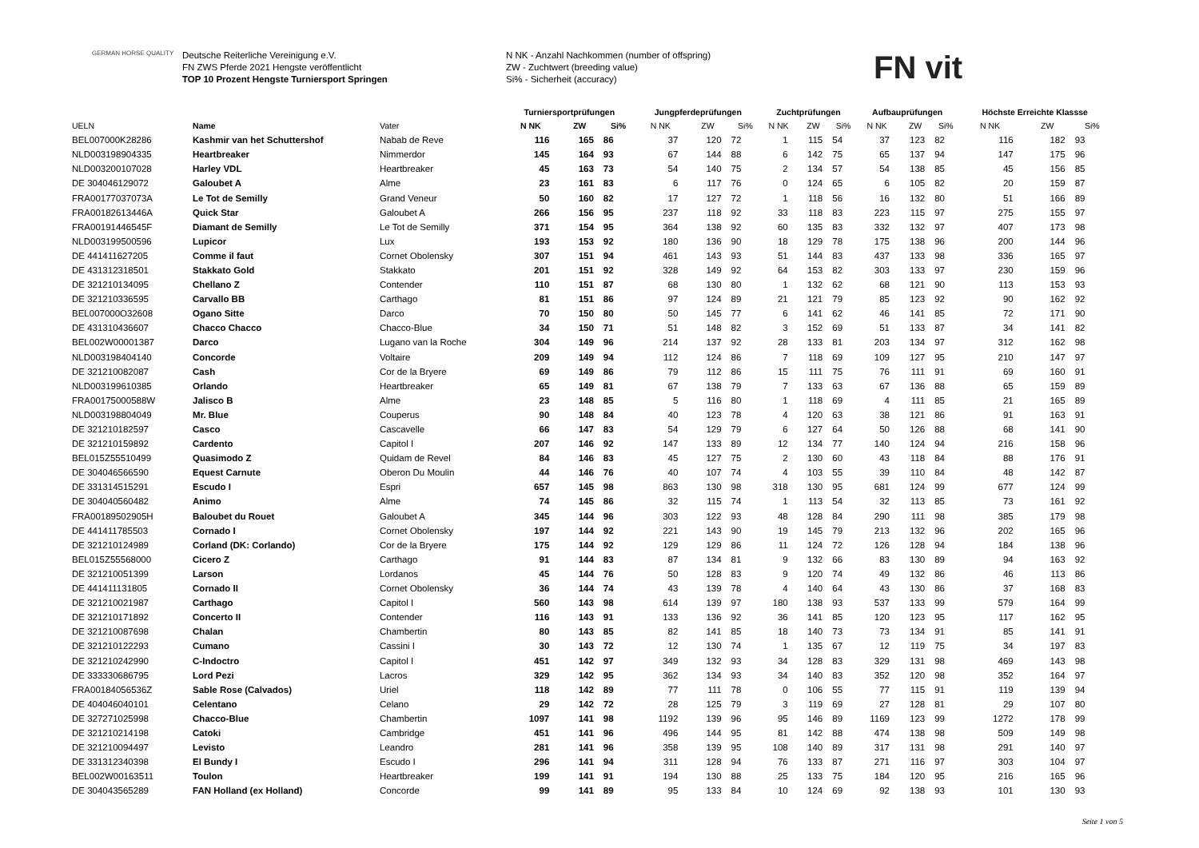GERMAN HORSE QUALITY
Deutsche Reiterliche Vereinigung e.V.
FN ZWS Pferde 2021 Hengste veröffentlicht
TOP 10 Prozent Hengste Turniersport Springen
N NK - Anzahl Nachkommen (number of offspring)
ZW - Zuchtwert (breeding value)
Si% - Sicherheit (accuracy)
FN vit
| | | | Turniersportprüfungen | | | Jungpferdeprüfungen | | | Zuchtprüfungen | | | Aufbauprüfungen | | | Höchste Erreichte Klassse | | |
| --- | --- | --- | --- | --- | --- | --- | --- | --- | --- | --- | --- | --- | --- | --- | --- | --- | --- |
| UELN | Name | Vater | N NK | ZW | Si% | N NK | ZW | Si% | N NK | ZW | Si% | N NK | ZW | Si% | N NK | ZW | Si% |
| BEL007000K28286 | Kashmir van het Schuttershof | Nabab de Reve | 116 | 165 | 86 | 37 | 120 | 72 | 1 | 115 | 54 | 37 | 123 | 82 | 116 | 182 | 93 |
| NLD003198904335 | Heartbreaker | Nimmerdor | 145 | 164 | 93 | 67 | 144 | 88 | 6 | 142 | 75 | 65 | 137 | 94 | 147 | 175 | 96 |
| NLD003200107028 | Harley VDL | Heartbreaker | 45 | 163 | 73 | 54 | 140 | 75 | 2 | 134 | 57 | 54 | 138 | 85 | 45 | 156 | 85 |
| DE 304046129072 | Galoubet A | Alme | 23 | 161 | 83 | 6 | 117 | 76 | 0 | 124 | 65 | 6 | 105 | 82 | 20 | 159 | 87 |
| FRA00177037073A | Le Tot de Semilly | Grand Veneur | 50 | 160 | 82 | 17 | 127 | 72 | 1 | 118 | 56 | 16 | 132 | 80 | 51 | 166 | 89 |
| FRA00182613446A | Quick Star | Galoubet A | 266 | 156 | 95 | 237 | 118 | 92 | 33 | 118 | 83 | 223 | 115 | 97 | 275 | 155 | 97 |
| FRA00191446545F | Diamant de Semilly | Le Tot de Semilly | 371 | 154 | 95 | 364 | 138 | 92 | 60 | 135 | 83 | 332 | 132 | 97 | 407 | 173 | 98 |
| NLD003199500596 | Lupicor | Lux | 193 | 153 | 92 | 180 | 136 | 90 | 18 | 129 | 78 | 175 | 138 | 96 | 200 | 144 | 96 |
| DE 441411627205 | Comme il faut | Cornet Obolensky | 307 | 151 | 94 | 461 | 143 | 93 | 51 | 144 | 83 | 437 | 133 | 98 | 336 | 165 | 97 |
| DE 431312318501 | Stakkato Gold | Stakkato | 201 | 151 | 92 | 328 | 149 | 92 | 64 | 153 | 82 | 303 | 133 | 97 | 230 | 159 | 96 |
| DE 321210134095 | Chellano Z | Contender | 110 | 151 | 87 | 68 | 130 | 80 | 1 | 132 | 62 | 68 | 121 | 90 | 113 | 153 | 93 |
| DE 321210336595 | Carvallo BB | Carthago | 81 | 151 | 86 | 97 | 124 | 89 | 21 | 121 | 79 | 85 | 123 | 92 | 90 | 162 | 92 |
| BEL007000O32608 | Ogano Sitte | Darco | 70 | 150 | 80 | 50 | 145 | 77 | 6 | 141 | 62 | 46 | 141 | 85 | 72 | 171 | 90 |
| DE 431310436607 | Chacco Chacco | Chacco-Blue | 34 | 150 | 71 | 51 | 148 | 82 | 3 | 152 | 69 | 51 | 133 | 87 | 34 | 141 | 82 |
| BEL002W00001387 | Darco | Lugano van la Roche | 304 | 149 | 96 | 214 | 137 | 92 | 28 | 133 | 81 | 203 | 134 | 97 | 312 | 162 | 98 |
| NLD003198404140 | Concorde | Voltaire | 209 | 149 | 94 | 112 | 124 | 86 | 7 | 118 | 69 | 109 | 127 | 95 | 210 | 147 | 97 |
| DE 321210082087 | Cash | Cor de la Bryere | 69 | 149 | 86 | 79 | 112 | 86 | 15 | 111 | 75 | 76 | 111 | 91 | 69 | 160 | 91 |
| NLD003199610385 | Orlando | Heartbreaker | 65 | 149 | 81 | 67 | 138 | 79 | 7 | 133 | 63 | 67 | 136 | 88 | 65 | 159 | 89 |
| FRA00175000588W | Jalisco B | Alme | 23 | 148 | 85 | 5 | 116 | 80 | 1 | 118 | 69 | 4 | 111 | 85 | 21 | 165 | 89 |
| NLD003198804049 | Mr. Blue | Couperus | 90 | 148 | 84 | 40 | 123 | 78 | 4 | 120 | 63 | 38 | 121 | 86 | 91 | 163 | 91 |
| DE 321210182597 | Casco | Cascavelle | 66 | 147 | 83 | 54 | 129 | 79 | 6 | 127 | 64 | 50 | 126 | 88 | 68 | 141 | 90 |
| DE 321210159892 | Cardento | Capitol I | 207 | 146 | 92 | 147 | 133 | 89 | 12 | 134 | 77 | 140 | 124 | 94 | 216 | 158 | 96 |
| BEL015Z55510499 | Quasimodo Z | Quidam de Revel | 84 | 146 | 83 | 45 | 127 | 75 | 2 | 130 | 60 | 43 | 118 | 84 | 88 | 176 | 91 |
| DE 304046566590 | Equest Carnute | Oberon Du Moulin | 44 | 146 | 76 | 40 | 107 | 74 | 4 | 103 | 55 | 39 | 110 | 84 | 48 | 142 | 87 |
| DE 331314515291 | Escudo I | Espri | 657 | 145 | 98 | 863 | 130 | 98 | 318 | 130 | 95 | 681 | 124 | 99 | 677 | 124 | 99 |
| DE 304040560482 | Animo | Alme | 74 | 145 | 86 | 32 | 115 | 74 | 1 | 113 | 54 | 32 | 113 | 85 | 73 | 161 | 92 |
| FRA00189502905H | Baloubet du Rouet | Galoubet A | 345 | 144 | 96 | 303 | 122 | 93 | 48 | 128 | 84 | 290 | 111 | 98 | 385 | 179 | 98 |
| DE 441411785503 | Cornado I | Cornet Obolensky | 197 | 144 | 92 | 221 | 143 | 90 | 19 | 145 | 79 | 213 | 132 | 96 | 202 | 165 | 96 |
| DE 321210124989 | Corland (DK: Corlando) | Cor de la Bryere | 175 | 144 | 92 | 129 | 129 | 86 | 11 | 124 | 72 | 126 | 128 | 94 | 184 | 138 | 96 |
| BEL015Z55568000 | Cicero Z | Carthago | 91 | 144 | 83 | 87 | 134 | 81 | 9 | 132 | 66 | 83 | 130 | 89 | 94 | 163 | 92 |
| DE 321210051399 | Larson | Lordanos | 45 | 144 | 76 | 50 | 128 | 83 | 9 | 120 | 74 | 49 | 132 | 86 | 46 | 113 | 86 |
| DE 441411131805 | Cornado II | Cornet Obolensky | 36 | 144 | 74 | 43 | 139 | 78 | 4 | 140 | 64 | 43 | 130 | 86 | 37 | 168 | 83 |
| DE 321210021987 | Carthago | Capitol I | 560 | 143 | 98 | 614 | 139 | 97 | 180 | 138 | 93 | 537 | 133 | 99 | 579 | 164 | 99 |
| DE 321210171892 | Concerto II | Contender | 116 | 143 | 91 | 133 | 136 | 92 | 36 | 141 | 85 | 120 | 123 | 95 | 117 | 162 | 95 |
| DE 321210087698 | Chalan | Chambertin | 80 | 143 | 85 | 82 | 141 | 85 | 18 | 140 | 73 | 73 | 134 | 91 | 85 | 141 | 91 |
| DE 321210122293 | Cumano | Cassini I | 30 | 143 | 72 | 12 | 130 | 74 | 1 | 135 | 67 | 12 | 119 | 75 | 34 | 197 | 83 |
| DE 321210242990 | C-Indoctro | Capitol I | 451 | 142 | 97 | 349 | 132 | 93 | 34 | 128 | 83 | 329 | 131 | 98 | 469 | 143 | 98 |
| DE 333330686795 | Lord Pezi | Lacros | 329 | 142 | 95 | 362 | 134 | 93 | 34 | 140 | 83 | 352 | 120 | 98 | 352 | 164 | 97 |
| FRA00184056536Z | Sable Rose (Calvados) | Uriel | 118 | 142 | 89 | 77 | 111 | 78 | 0 | 106 | 55 | 77 | 115 | 91 | 119 | 139 | 94 |
| DE 404046040101 | Celentano | Celano | 29 | 142 | 72 | 28 | 125 | 79 | 3 | 119 | 69 | 27 | 128 | 81 | 29 | 107 | 80 |
| DE 327271025998 | Chacco-Blue | Chambertin | 1097 | 141 | 98 | 1192 | 139 | 96 | 95 | 146 | 89 | 1169 | 123 | 99 | 1272 | 178 | 99 |
| DE 321210214198 | Catoki | Cambridge | 451 | 141 | 96 | 496 | 144 | 95 | 81 | 142 | 88 | 474 | 138 | 98 | 509 | 149 | 98 |
| DE 321210094497 | Levisto | Leandro | 281 | 141 | 96 | 358 | 139 | 95 | 108 | 140 | 89 | 317 | 131 | 98 | 291 | 140 | 97 |
| DE 331312340398 | El Bundy I | Escudo I | 296 | 141 | 94 | 311 | 128 | 94 | 76 | 133 | 87 | 271 | 116 | 97 | 303 | 104 | 97 |
| BEL002W00163511 | Toulon | Heartbreaker | 199 | 141 | 91 | 194 | 130 | 88 | 25 | 133 | 75 | 184 | 120 | 95 | 216 | 165 | 96 |
| DE 304043565289 | FAN Holland (ex Holland) | Concorde | 99 | 141 | 89 | 95 | 133 | 84 | 10 | 124 | 69 | 92 | 138 | 93 | 101 | 130 | 93 |
Seite 1 von 5